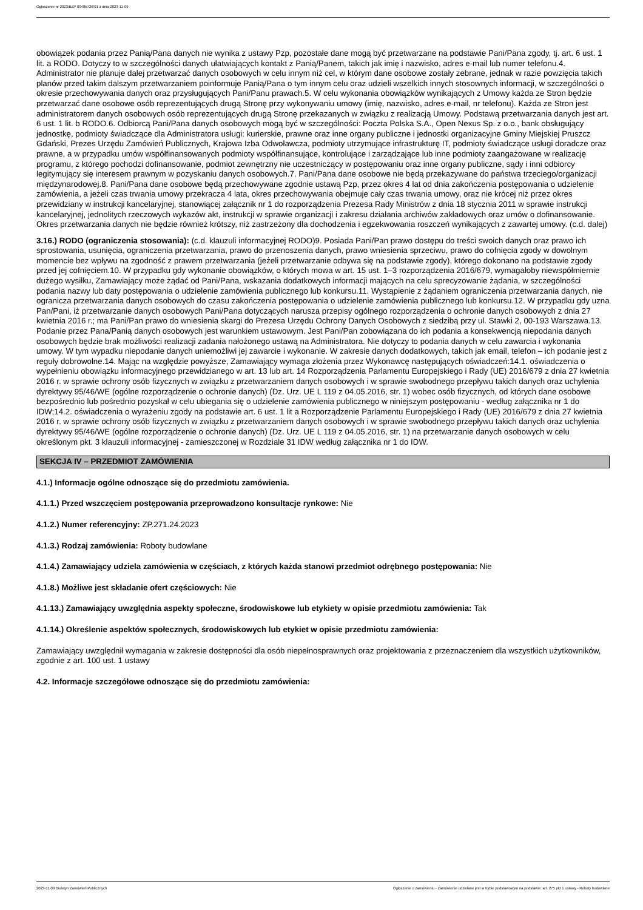Ogłoszenie nr 2023/BZP 00485726/01 z dnia 2023-11-09
obowiązek podania przez Panią/Pana danych nie wynika z ustawy Pzp, pozostałe dane mogą być przetwarzane na podstawie Pani/Pana zgody, tj. art. 6 ust. 1 lit. a RODO. Dotyczy to w szczególności danych ułatwiających kontakt z Panią/Panem, takich jak imię i nazwisko, adres e-mail lub numer telefonu.4. Administrator nie planuje dalej przetwarzać danych osobowych w celu innym niż cel, w którym dane osobowe zostały zebrane, jednak w razie powzięcia takich planów przed takim dalszym przetwarzaniem poinformuje Panią/Pana o tym innym celu oraz udzieli wszelkich innych stosownych informacji, w szczególności o okresie przechowywania danych oraz przysługujących Pani/Panu prawach.5. W celu wykonania obowiązków wynikających z Umowy każda ze Stron będzie przetwarzać dane osobowe osób reprezentujących drugą Stronę przy wykonywaniu umowy (imię, nazwisko, adres e-mail, nr telefonu). Każda ze Stron jest administratorem danych osobowych osób reprezentujących drugą Stronę przekazanych w związku z realizacją Umowy. Podstawą przetwarzania danych jest art. 6 ust. 1 lit. b RODO.6. Odbiorcą Pani/Pana danych osobowych mogą być w szczególności: Poczta Polska S.A., Open Nexus Sp. z o.o., bank obsługujący jednostkę, podmioty świadczące dla Administratora usługi: kurierskie, prawne oraz inne organy publiczne i jednostki organizacyjne Gminy Miejskiej Pruszcz Gdański, Prezes Urzędu Zamówień Publicznych, Krajowa Izba Odwoławcza, podmioty utrzymujące infrastrukturę IT, podmioty świadczące usługi doradcze oraz prawne, a w przypadku umów współfinansowanych podmioty współfinansujące, kontrolujące i zarządzające lub inne podmioty zaangażowane w realizację programu, z którego pochodzi dofinansowanie, podmiot zewnętrzny nie uczestniczący w postępowaniu oraz inne organy publiczne, sądy i inni odbiorcy legitymujący się interesem prawnym w pozyskaniu danych osobowych.7. Pani/Pana dane osobowe nie będą przekazywane do państwa trzeciego/organizacji międzynarodowej.8. Pani/Pana dane osobowe będą przechowywane zgodnie ustawą Pzp, przez okres 4 lat od dnia zakończenia postępowania o udzielenie zamówienia, a jeżeli czas trwania umowy przekracza 4 lata, okres przechowywania obejmuje cały czas trwania umowy, oraz nie krócej niż przez okres przewidziany w instrukcji kancelaryjnej, stanowiącej załącznik nr 1 do rozporządzenia Prezesa Rady Ministrów z dnia 18 stycznia 2011 w sprawie instrukcji kancelaryjnej, jednolitych rzeczowych wykazów akt, instrukcji w sprawie organizacji i zakresu działania archiwów zakładowych oraz umów o dofinansowanie. Okres przetwarzania danych nie będzie również krótszy, niż zastrzeżony dla dochodzenia i egzekwowania roszczeń wynikających z zawartej umowy. (c.d. dalej)
3.16.) RODO (ograniczenia stosowania): (c.d. klauzuli informacyjnej RODO)9. Posiada Pani/Pan prawo dostępu do treści swoich danych oraz prawo ich sprostowania, usunięcia, ograniczenia przetwarzania, prawo do przenoszenia danych, prawo wniesienia sprzeciwu, prawo do cofnięcia zgody w dowolnym momencie bez wpływu na zgodność z prawem przetwarzania (jeżeli przetwarzanie odbywa się na podstawie zgody), którego dokonano na podstawie zgody przed jej cofnięciem.10. W przypadku gdy wykonanie obowiązków, o których mowa w art. 15 ust. 1–3 rozporządzenia 2016/679, wymagałoby niewspółmiernie dużego wysiłku, Zamawiający może żądać od Pani/Pana, wskazania dodatkowych informacji mających na celu sprecyzowanie żądania, w szczególności podania nazwy lub daty postępowania o udzielenie zamówienia publicznego lub konkursu.11. Wystąpienie z żądaniem ograniczenia przetwarzania danych, nie ogranicza przetwarzania danych osobowych do czasu zakończenia postępowania o udzielenie zamówienia publicznego lub konkursu.12. W przypadku gdy uzna Pan/Pani, iż przetwarzanie danych osobowych Pani/Pana dotyczących narusza przepisy ogólnego rozporządzenia o ochronie danych osobowych z dnia 27 kwietnia 2016 r.; ma Pani/Pan prawo do wniesienia skargi do Prezesa Urzędu Ochrony Danych Osobowych z siedzibą przy ul. Stawki 2, 00-193 Warszawa.13. Podanie przez Pana/Panią danych osobowych jest warunkiem ustawowym. Jest Pani/Pan zobowiązana do ich podania a konsekwencją niepodania danych osobowych będzie brak możliwości realizacji zadania nałożonego ustawą na Administratora. Nie dotyczy to podania danych w celu zawarcia i wykonania umowy. W tym wypadku niepodanie danych uniemożliwi jej zawarcie i wykonanie. W zakresie danych dodatkowych, takich jak email, telefon – ich podanie jest z reguły dobrowolne.14. Mając na względzie powyższe, Zamawiający wymaga złożenia przez Wykonawcę następujących oświadczeń:14.1. oświadczenia o wypełnieniu obowiązku informacyjnego przewidzianego w art. 13 lub art. 14 Rozporządzenia Parlamentu Europejskiego i Rady (UE) 2016/679 z dnia 27 kwietnia 2016 r. w sprawie ochrony osób fizycznych w związku z przetwarzaniem danych osobowych i w sprawie swobodnego przepływu takich danych oraz uchylenia dyrektywy 95/46/WE (ogólne rozporządzenie o ochronie danych) (Dz. Urz. UE L 119 z 04.05.2016, str. 1) wobec osób fizycznych, od których dane osobowe bezpośrednio lub pośrednio pozyskał w celu ubiegania się o udzielenie zamówienia publicznego w niniejszym postępowaniu - według załącznika nr 1 do IDW;14.2. oświadczenia o wyrażeniu zgody na podstawie art. 6 ust. 1 lit a Rozporządzenie Parlamentu Europejskiego i Rady (UE) 2016/679 z dnia 27 kwietnia 2016 r. w sprawie ochrony osób fizycznych w związku z przetwarzaniem danych osobowych i w sprawie swobodnego przepływu takich danych oraz uchylenia dyrektywy 95/46/WE (ogólne rozporządzenie o ochronie danych) (Dz. Urz. UE L 119 z 04.05.2016, str. 1) na przetwarzanie danych osobowych w celu określonym pkt. 3 klauzuli informacyjnej - zamieszczonej w Rozdziale 31 IDW według załącznika nr 1 do IDW.
SEKCJA IV – PRZEDMIOT ZAMÓWIENIA
4.1.) Informacje ogólne odnoszące się do przedmiotu zamówienia.
4.1.1.) Przed wszczęciem postępowania przeprowadzono konsultacje rynkowe: Nie
4.1.2.) Numer referencyjny: ZP.271.24.2023
4.1.3.) Rodzaj zamówienia: Roboty budowlane
4.1.4.) Zamawiający udziela zamówienia w częściach, z których każda stanowi przedmiot odrębnego postępowania: Nie
4.1.8.) Możliwe jest składanie ofert częściowych: Nie
4.1.13.) Zamawiający uwzględnia aspekty społeczne, środowiskowe lub etykiety w opisie przedmiotu zamówienia: Tak
4.1.14.) Określenie aspektów społecznych, środowiskowych lub etykiet w opisie przedmiotu zamówienia:
Zamawiający uwzględnił wymagania w zakresie dostępności dla osób niepełnosprawnych oraz projektowania z przeznaczeniem dla wszystkich użytkowników, zgodnie z art. 100 ust. 1 ustawy
4.2. Informacje szczegółowe odnoszące się do przedmiotu zamówienia:
2023-11-09 Biuletyn Zamówień Publicznych Ogłoszenie o zamówieniu - Zamówienie udzielane jest w trybie podstawowym na podstawie: art. 275 pkt 1 ustawy - Roboty budowlane